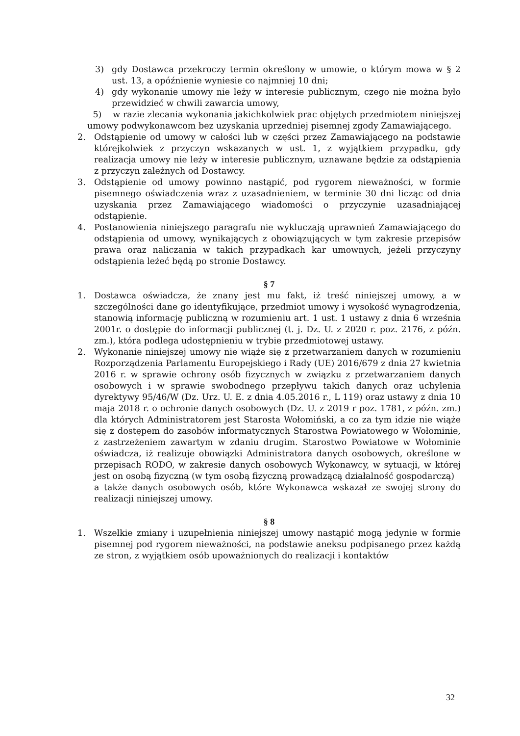3) gdy Dostawca przekroczy termin określony w umowie, o którym mowa w § 2 ust. 13, a opóźnienie wyniesie co najmniej 10 dni;
4) gdy wykonanie umowy nie leży w interesie publicznym, czego nie można było przewidzieć w chwili zawarcia umowy,
5) w razie zlecania wykonania jakichkolwiek prac objętych przedmiotem niniejszej umowy podwykonawcom bez uzyskania uprzedniej pisemnej zgody Zamawiającego.
2. Odstąpienie od umowy w całości lub w części przez Zamawiającego na podstawie którejkolwiek z przyczyn wskazanych w ust. 1, z wyjątkiem przypadku, gdy realizacja umowy nie leży w interesie publicznym, uznawane będzie za odstąpienia z przyczyn zależnych od Dostawcy.
3. Odstąpienie od umowy powinno nastąpić, pod rygorem nieważności, w formie pisemnego oświadczenia wraz z uzasadnieniem, w terminie 30 dni licząc od dnia uzyskania przez Zamawiającego wiadomości o przyczynie uzasadniającej odstąpienie.
4. Postanowienia niniejszego paragrafu nie wykluczają uprawnień Zamawiającego do odstąpienia od umowy, wynikających z obowiązujących w tym zakresie przepisów prawa oraz naliczania w takich przypadkach kar umownych, jeżeli przyczyny odstąpienia leżeć będą po stronie Dostawcy.
§ 7
1. Dostawca oświadcza, że znany jest mu fakt, iż treść niniejszej umowy, a w szczególności dane go identyfikujące, przedmiot umowy i wysokość wynagrodzenia, stanowią informację publiczną w rozumieniu art. 1 ust. 1 ustawy z dnia 6 września 2001r. o dostępie do informacji publicznej (t. j. Dz. U. z 2020 r. poz. 2176, z późn. zm.), która podlega udostępnieniu w trybie przedmiotowej ustawy.
2. Wykonanie niniejszej umowy nie wiąże się z przetwarzaniem danych w rozumieniu Rozporządzenia Parlamentu Europejskiego i Rady (UE) 2016/679 z dnia 27 kwietnia 2016 r. w sprawie ochrony osób fizycznych w związku z przetwarzaniem danych osobowych i w sprawie swobodnego przepływu takich danych oraz uchylenia dyrektywy 95/46/W (Dz. Urz. U. E. z dnia 4.05.2016 r., L 119) oraz ustawy z dnia 10 maja 2018 r. o ochronie danych osobowych (Dz. U. z 2019 r poz. 1781, z późn. zm.) dla których Administratorem jest Starosta Wołomiński, a co za tym idzie nie wiąże się z dostępem do zasobów informatycznych Starostwa Powiatowego w Wołominie, z zastrzeżeniem zawartym w zdaniu drugim. Starostwo Powiatowe w Wołominie oświadcza, iż realizuje obowiązki Administratora danych osobowych, określone w przepisach RODO, w zakresie danych osobowych Wykonawcy, w sytuacji, w której jest on osobą fizyczną (w tym osobą fizyczną prowadzącą działalność gospodarczą)
a także danych osobowych osób, które Wykonawca wskazał ze swojej strony do realizacji niniejszej umowy.
§ 8
1. Wszelkie zmiany i uzupełnienia niniejszej umowy nastąpić mogą jedynie w formie pisemnej pod rygorem nieważności, na podstawie aneksu podpisanego przez każdą ze stron, z wyjątkiem osób upoważnionych do realizacji i kontaktów
32